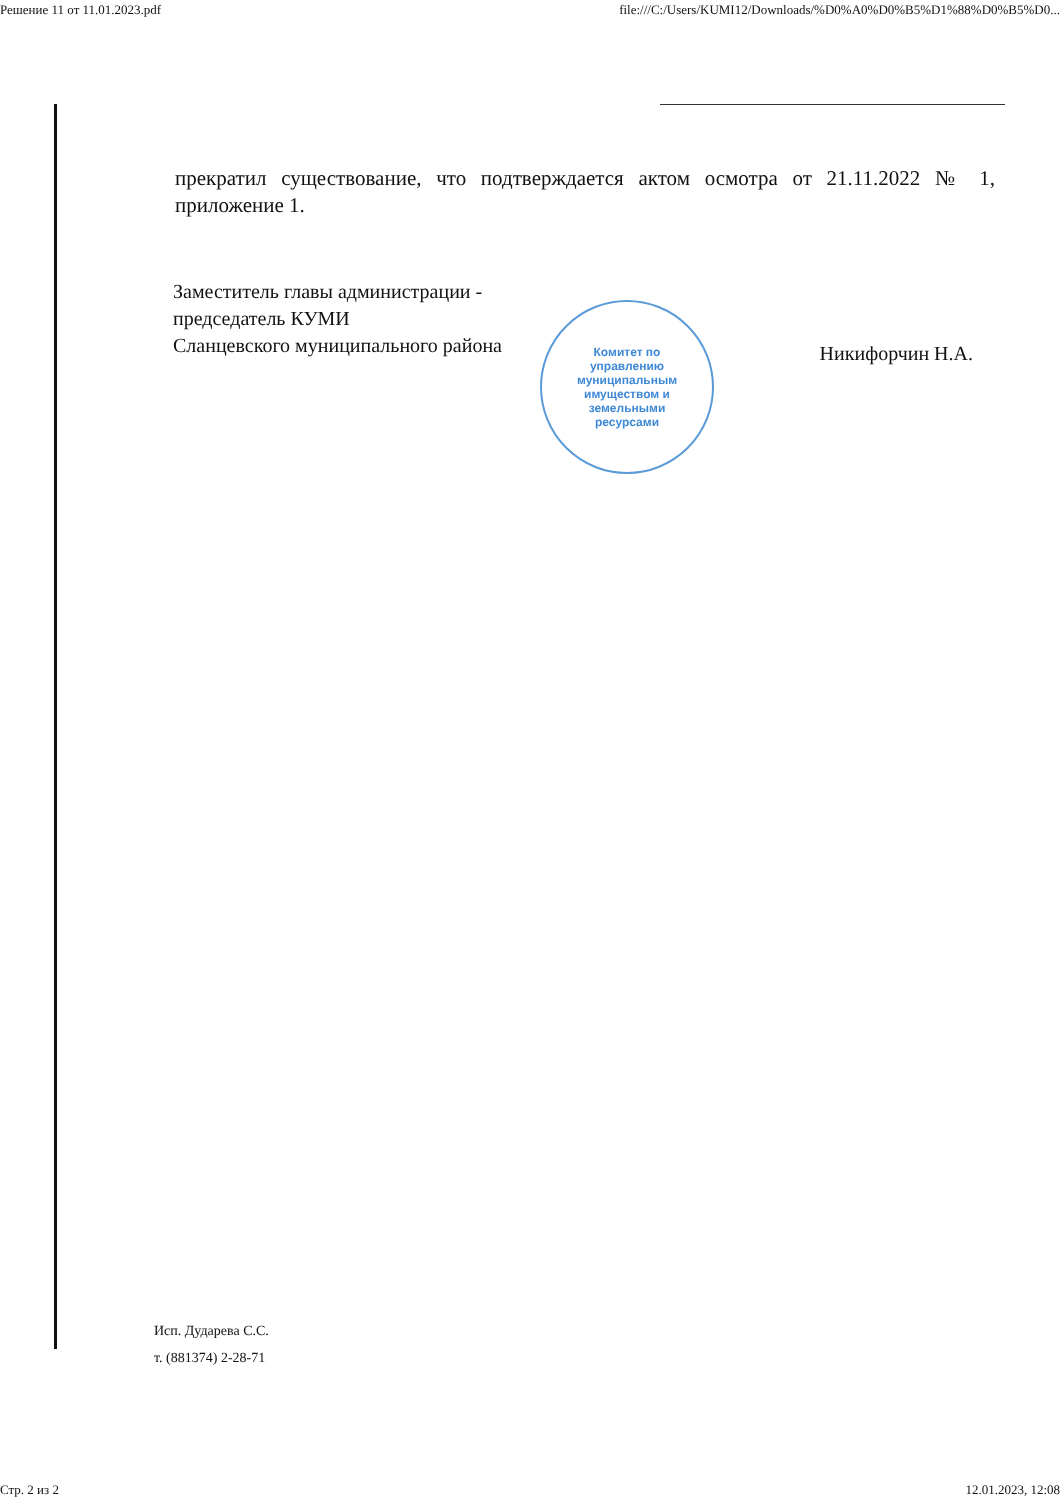Решение 11 от 11.01.2023.pdf file:///C:/Users/KUMI12/Downloads/%D0%A0%D0%B5%D1%88%D0%B5%D0...
прекратил существование, что подтверждается актом осмотра от 21.11.2022 № 1, приложение 1.
Заместитель главы администрации -
председатель КУМИ
Сланцевского муниципального района
Никифорчин Н.А.
Комитет по
управлению
муниципальным
имуществом и
земельными
ресурсами
Исп. Дударева С.С.
т. (881374) 2-28-71
Стр. 2 из 2 12.01.2023, 12:08